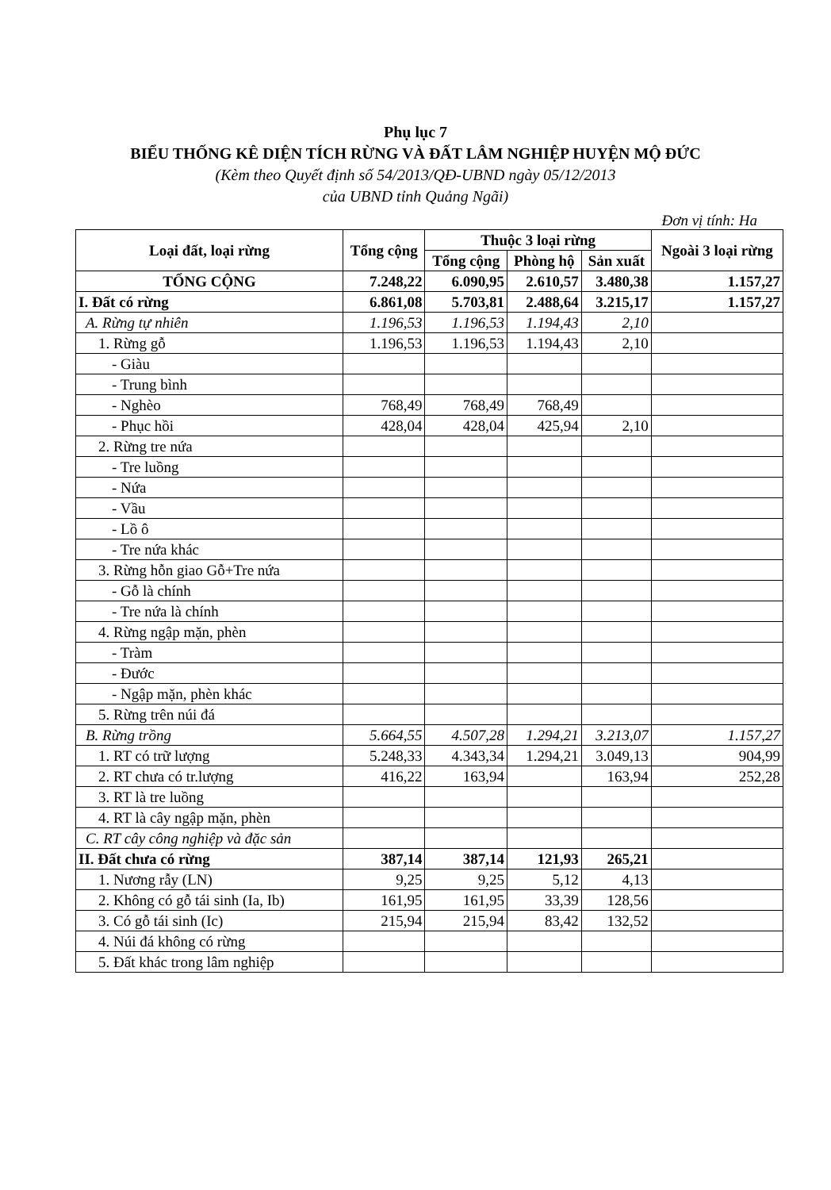Phụ lục 7
BIỂU THỐNG KÊ DIỆN TÍCH RỪNG VÀ ĐẤT LÂM NGHIỆP HUYỆN MỘ ĐỨC
(Kèm theo Quyết định số 54/2013/QĐ-UBND ngày 05/12/2013
của UBND tỉnh Quảng Ngãi)
Đơn vị tính: Ha
| Loại đất, loại rừng | Tổng cộng | Thuộc 3 loại rừng | | | Ngoài 3 loại rừng |
| --- | --- | --- | --- | --- | --- |
| | | Tổng cộng | Phòng hộ | Sản xuất | |
| TỔNG CỘNG | 7.248,22 | 6.090,95 | 2.610,57 | 3.480,38 | 1.157,27 |
| I. Đất có rừng | 6.861,08 | 5.703,81 | 2.488,64 | 3.215,17 | 1.157,27 |
| A. Rừng tự nhiên | 1.196,53 | 1.196,53 | 1.194,43 | 2,10 | |
| 1. Rừng gỗ | 1.196,53 | 1.196,53 | 1.194,43 | 2,10 | |
| - Giàu | | | | | |
| - Trung bình | | | | | |
| - Nghèo | 768,49 | 768,49 | 768,49 | | |
| - Phục hồi | 428,04 | 428,04 | 425,94 | 2,10 | |
| 2. Rừng tre nứa | | | | | |
| - Tre luồng | | | | | |
| - Nứa | | | | | |
| - Vầu | | | | | |
| - Lồ ô | | | | | |
| - Tre nứa khác | | | | | |
| 3. Rừng hỗn giao Gỗ+Tre nứa | | | | | |
| - Gỗ là chính | | | | | |
| - Tre nứa là chính | | | | | |
| 4. Rừng ngập mặn, phèn | | | | | |
| - Tràm | | | | | |
| - Đước | | | | | |
| - Ngập mặn, phèn khác | | | | | |
| 5. Rừng trên núi đá | | | | | |
| B. Rừng trồng | 5.664,55 | 4.507,28 | 1.294,21 | 3.213,07 | 1.157,27 |
| 1. RT có trữ lượng | 5.248,33 | 4.343,34 | 1.294,21 | 3.049,13 | 904,99 |
| 2. RT chưa có tr.lượng | 416,22 | 163,94 | | 163,94 | 252,28 |
| 3. RT là tre luồng | | | | | |
| 4. RT là cây ngập mặn, phèn | | | | | |
| C. RT cây công nghiệp và đặc sản | | | | | |
| II. Đất chưa có rừng | 387,14 | 387,14 | 121,93 | 265,21 | |
| 1. Nương rẫy (LN) | 9,25 | 9,25 | 5,12 | 4,13 | |
| 2. Không có gỗ tái sinh (Ia, Ib) | 161,95 | 161,95 | 33,39 | 128,56 | |
| 3. Có gỗ tái sinh (Ic) | 215,94 | 215,94 | 83,42 | 132,52 | |
| 4. Núi đá không có rừng | | | | | |
| 5. Đất khác trong lâm nghiệp | | | | | |